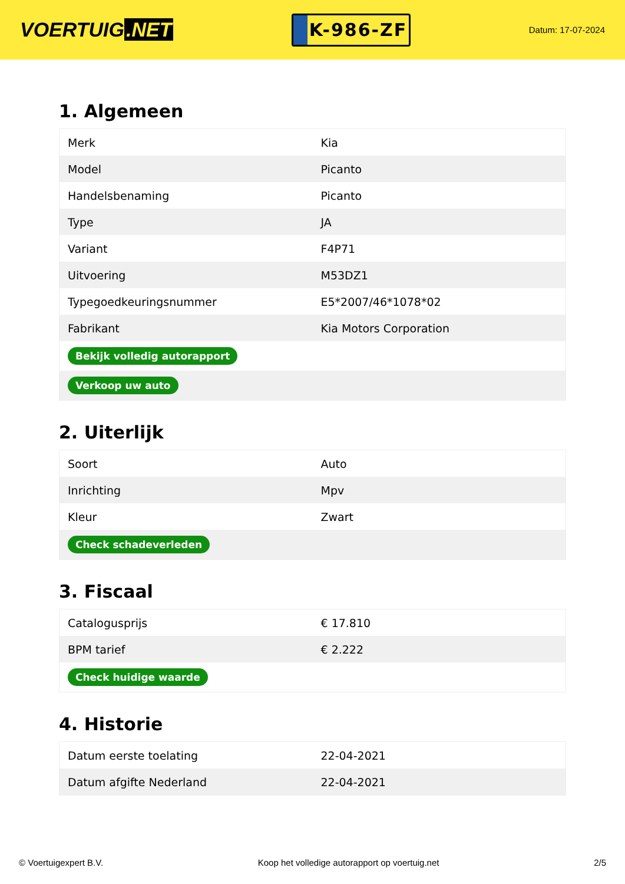VOERTUIG.NET
K-986-ZF
Datum: 17-07-2024
1. Algemeen
| Merk | Kia |
| Model | Picanto |
| Handelsbenaming | Picanto |
| Type | JA |
| Variant | F4P71 |
| Uitvoering | M53DZ1 |
| Typegoedkeuringsnummer | E5*2007/46*1078*02 |
| Fabrikant | Kia Motors Corporation |
| Bekijk volledig autorapport | |
| Verkoop uw auto | |
2. Uiterlijk
| Soort | Auto |
| Inrichting | Mpv |
| Kleur | Zwart |
| Check schadeverleden | |
3. Fiscaal
| Catalogusprijs | € 17.810 |
| BPM tarief | € 2.222 |
| Check huidige waarde | |
4. Historie
| Datum eerste toelating | 22-04-2021 |
| Datum afgifte Nederland | 22-04-2021 |
© Voertuigexpert B.V. Koop het volledige autorapport op voertuig.net 2/5